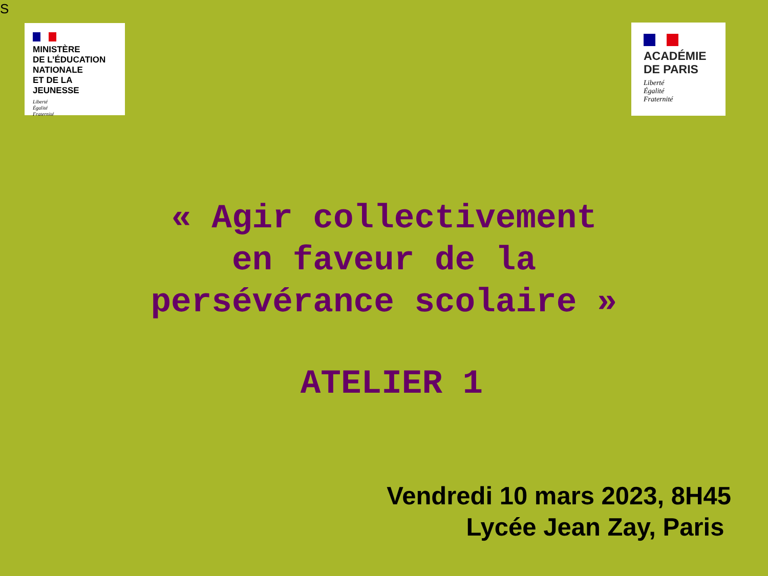S
MINISTÈRE
DE L’ÉDUCATION
NATIONALE
ET DE LA JEUNESSE
Liberté
Égalité
Fraternité
ACADÉMIE
DE PARIS
Liberté
Égalité
Fraternité
« Agir collectivement
en faveur de la
persévérance scolaire »
ATELIER 1
Vendredi 10 mars 2023, 8H45
Lycée Jean Zay, Paris